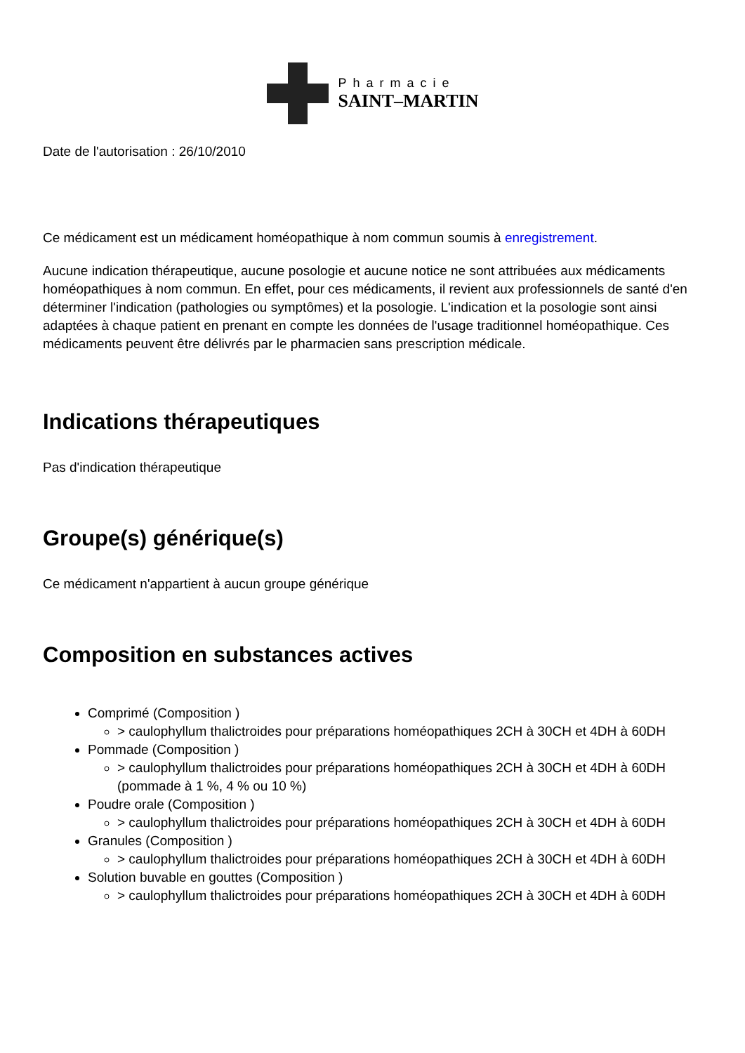Pharmacie
SAINT–MARTIN
Date de l'autorisation : 26/10/2010
Ce médicament est un médicament homéopathique à nom commun soumis à enregistrement.
Aucune indication thérapeutique, aucune posologie et aucune notice ne sont attribuées aux médicaments homéopathiques à nom commun. En effet, pour ces médicaments, il revient aux professionnels de santé d'en déterminer l'indication (pathologies ou symptômes) et la posologie. L'indication et la posologie sont ainsi adaptées à chaque patient en prenant en compte les données de l'usage traditionnel homéopathique. Ces médicaments peuvent être délivrés par le pharmacien sans prescription médicale.
Indications thérapeutiques
Pas d'indication thérapeutique
Groupe(s) générique(s)
Ce médicament n'appartient à aucun groupe générique
Composition en substances actives
Comprimé (Composition )
> caulophyllum thalictroides pour préparations homéopathiques 2CH à 30CH et 4DH à 60DH
Pommade (Composition )
> caulophyllum thalictroides pour préparations homéopathiques 2CH à 30CH et 4DH à 60DH (pommade à 1 %, 4 % ou 10 %)
Poudre orale (Composition )
> caulophyllum thalictroides pour préparations homéopathiques 2CH à 30CH et 4DH à 60DH
Granules (Composition )
> caulophyllum thalictroides pour préparations homéopathiques 2CH à 30CH et 4DH à 60DH
Solution buvable en gouttes (Composition )
> caulophyllum thalictroides pour préparations homéopathiques 2CH à 30CH et 4DH à 60DH